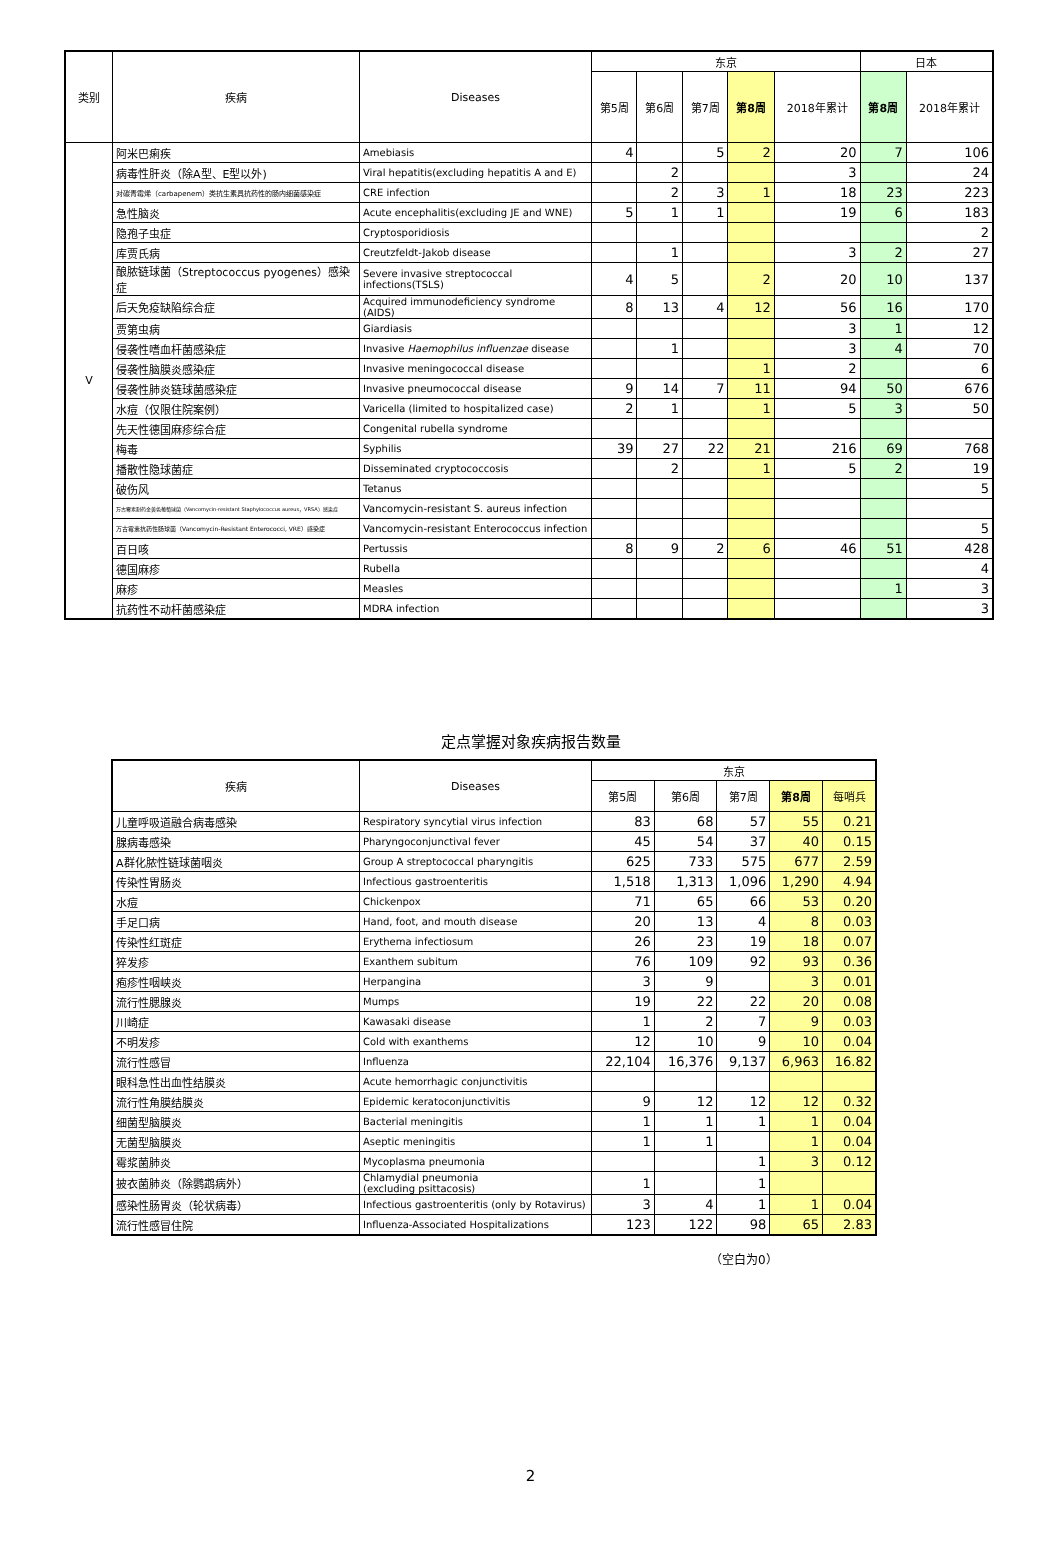| 类别 | 疾病 | Diseases | 东京 | | | | | 日本 | |
| --- | --- | --- | --- | --- | --- | --- | --- | --- | --- |
| | | | 第5周 | 第6周 | 第7周 | 第8周 | 2018年累计 | 第8周 | 2018年累计 |
| V | 阿米巴痢疾 | Amebiasis | 4 | | 5 | 2 | 20 | 7 | 106 |
| | 病毒性肝炎（除A型、E型以外) | Viral hepatitis(excluding hepatitis A and E) | | 2 | | | 3 | | 24 |
| | 对碳青霉烯（carbapenem）类抗生素具抗药性的肠内细菌感染症 | CRE infection | | 2 | 3 | 1 | 18 | 23 | 223 |
| | 急性脑炎 | Acute encephalitis(excluding JE and WNE) | 5 | 1 | 1 | | 19 | 6 | 183 |
| | 隐孢子虫症 | Cryptosporidiosis | | | | | | | 2 |
| | 库贾氏病 | Creutzfeldt-Jakob disease | | 1 | | | 3 | 2 | 27 |
| | 酿脓链球菌（Streptococcus pyogenes）感染症 | Severe invasive streptococcal infections(TSLS) | 4 | 5 | | 2 | 20 | 10 | 137 |
| | 后天免疫缺陷综合症 | Acquired immunodeficiency syndrome (AIDS) | 8 | 13 | 4 | 12 | 56 | 16 | 170 |
| | 贾第虫病 | Giardiasis | | | | | 3 | 1 | 12 |
| | 侵袭性嗜血杆菌感染症 | Invasive Haemophilus influenzae disease | | 1 | | | 3 | 4 | 70 |
| | 侵袭性脑膜炎感染症 | Invasive meningococcal disease | | | | 1 | 2 | | 6 |
| | 侵袭性肺炎链球菌感染症 | Invasive pneumococcal disease | 9 | 14 | 7 | 11 | 94 | 50 | 676 |
| | 水痘（仅限住院案例） | Varicella (limited to hospitalized case) | 2 | 1 | | 1 | 5 | 3 | 50 |
| | 先天性德国麻疹综合症 | Congenital rubella syndrome | | | | | | | |
| | 梅毒 | Syphilis | 39 | 27 | 22 | 21 | 216 | 69 | 768 |
| | 播散性隐球菌症 | Disseminated cryptococcosis | | 2 | | 1 | 5 | 2 | 19 |
| | 破伤风 | Tetanus | | | | | | | 5 |
| | 万古霉素耐药金黄色葡萄球菌（Vancomycin-resistant Staphylococcus aureus，VRSA）感染症 | Vancomycin-resistant S. aureus infection | | | | | | | |
| | 万古霉素抗药性肠球菌（Vancomycin-Resistant Enterococci, VRE）感染症 | Vancomycin-resistant Enterococcus infection | | | | | | | 5 |
| | 百日咳 | Pertussis | 8 | 9 | 2 | 6 | 46 | 51 | 428 |
| | 德国麻疹 | Rubella | | | | | | | 4 |
| | 麻疹 | Measles | | | | | | 1 | 3 |
| | 抗药性不动杆菌感染症 | MDRA infection | | | | | | | 3 |
定点掌握对象疾病报告数量
| 疾病 | Diseases | 东京 | | | | |
| --- | --- | --- | --- | --- | --- | --- |
| | | 第5周 | 第6周 | 第7周 | 第8周 | 每哨兵 |
| 儿童呼吸道融合病毒感染 | Respiratory syncytial virus infection | 83 | 68 | 57 | 55 | 0.21 |
| 腺病毒感染 | Pharyngoconjunctival fever | 45 | 54 | 37 | 40 | 0.15 |
| A群化脓性链球菌咽炎 | Group A streptococcal pharyngitis | 625 | 733 | 575 | 677 | 2.59 |
| 传染性胃肠炎 | Infectious gastroenteritis | 1,518 | 1,313 | 1,096 | 1,290 | 4.94 |
| 水痘 | Chickenpox | 71 | 65 | 66 | 53 | 0.20 |
| 手足口病 | Hand, foot, and mouth disease | 20 | 13 | 4 | 8 | 0.03 |
| 传染性红斑症 | Erythema infectiosum | 26 | 23 | 19 | 18 | 0.07 |
| 猝发疹 | Exanthem subitum | 76 | 109 | 92 | 93 | 0.36 |
| 疱疹性咽峡炎 | Herpangina | 3 | 9 | | 3 | 0.01 |
| 流行性腮腺炎 | Mumps | 19 | 22 | 22 | 20 | 0.08 |
| 川崎症 | Kawasaki disease | 1 | 2 | 7 | 9 | 0.03 |
| 不明发疹 | Cold with exanthems | 12 | 10 | 9 | 10 | 0.04 |
| 流行性感冒 | Influenza | 22,104 | 16,376 | 9,137 | 6,963 | 16.82 |
| 眼科急性出血性结膜炎 | Acute hemorrhagic conjunctivitis | | | | | |
| 流行性角膜结膜炎 | Epidemic keratoconjunctivitis | 9 | 12 | 12 | 12 | 0.32 |
| 细菌型脑膜炎 | Bacterial meningitis | 1 | 1 | 1 | 1 | 0.04 |
| 无菌型脑膜炎 | Aseptic meningitis | 1 | 1 | | 1 | 0.04 |
| 霉浆菌肺炎 | Mycoplasma pneumonia | | | 1 | 3 | 0.12 |
| 披衣菌肺炎（除鹦鹉病外） | Chlamydial pneumonia (excluding psittacosis) | 1 | | 1 | | |
| 感染性肠胃炎（轮状病毒） | Infectious gastroenteritis (only by Rotavirus) | 3 | 4 | 1 | 1 | 0.04 |
| 流行性感冒住院 | Influenza-Associated Hospitalizations | 123 | 122 | 98 | 65 | 2.83 |
（空白为0）
2